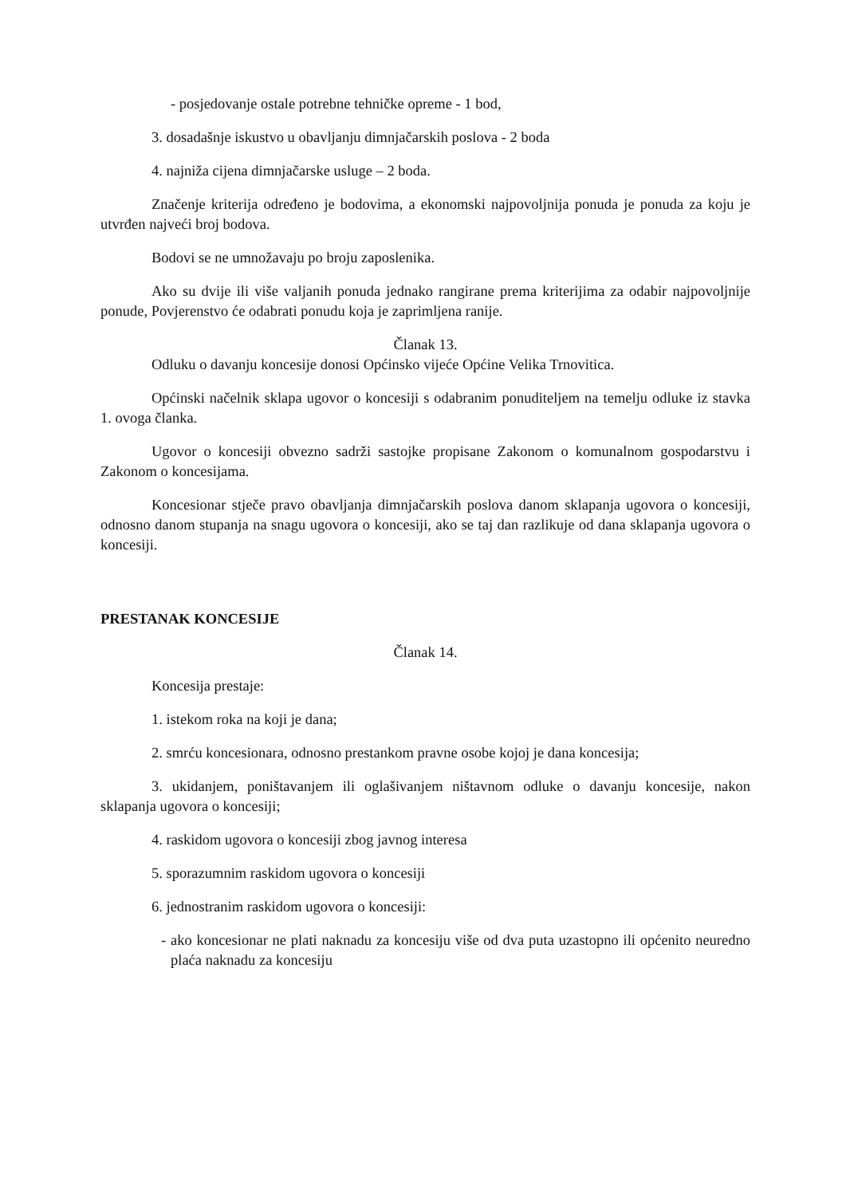- posjedovanje ostale potrebne tehničke opreme - 1 bod,
3. dosadašnje iskustvo u obavljanju dimnjačarskih poslova - 2 boda
4. najniža cijena dimnjačarske usluge – 2 boda.
Značenje kriterija određeno je bodovima, a ekonomski najpovoljnija ponuda je ponuda za koju je utvrđen najveći broj bodova.
Bodovi se ne umnožavaju po broju zaposlenika.
Ako su dvije ili više valjanih ponuda jednako rangirane prema kriterijima za odabir najpovoljnije ponude, Povjerenstvo će odabrati ponudu koja je zaprimljena ranije.
Članak 13.
Odluku o davanju koncesije donosi Općinsko vijeće Općine Velika Trnovitica.
Općinski načelnik sklapa ugovor o koncesiji s odabranim ponuditeljem na temelju odluke iz stavka 1. ovoga članka.
Ugovor o koncesiji obvezno sadrži sastojke propisane Zakonom o komunalnom gospodarstvu i Zakonom o koncesijama.
Koncesionar stječe pravo obavljanja dimnjačarskih poslova danom sklapanja ugovora o koncesiji, odnosno danom stupanja na snagu ugovora o koncesiji, ako se taj dan razlikuje od dana sklapanja ugovora o koncesiji.
PRESTANAK KONCESIJE
Članak 14.
Koncesija prestaje:
1. istekom roka na koji je dana;
2. smrću koncesionara, odnosno prestankom pravne osobe kojoj je dana koncesija;
3. ukidanjem, poništavanjem ili oglašivanjem ništavnom odluke o davanju koncesije, nakon sklapanja ugovora o koncesiji;
4. raskidom ugovora o koncesiji zbog javnog interesa
5. sporazumnim raskidom ugovora o koncesiji
6. jednostranim raskidom ugovora o koncesiji:
- ako koncesionar ne plati naknadu za koncesiju više od dva puta uzastopno ili općenito neuredno plaća naknadu za koncesiju